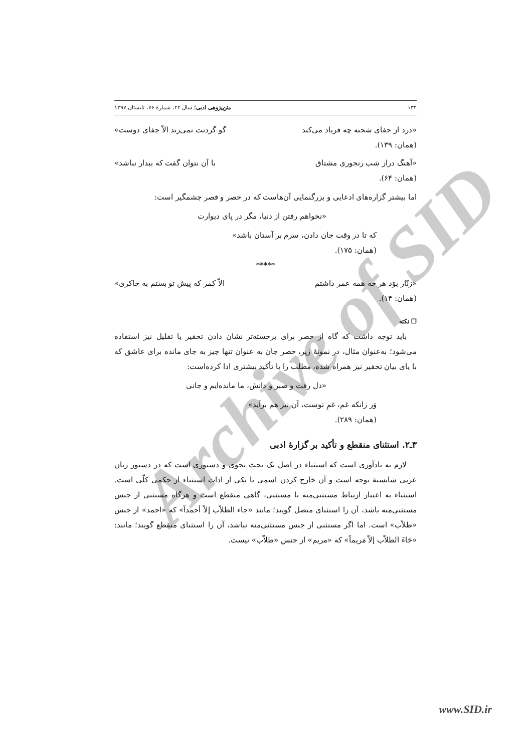Archive of SID
۱۳۴ متن‌پژوهی ادبی؛ سال ۲۲، شمارهٔ ۷۶، تابستان ۱۳۹۷
«دزد از جفای شحنه چه فریاد می‌کند گو گردنت نمی‌زند الاّ جفای دوست»
(همان: ۱۳۹).
«آهنگ دراز شب رنجوری مشتاق با آن نتوان گفت که بیدار نباشد»
(همان: ۶۴).
اما بیشتر گزاره‌های ادعایی و بزرگنمایی آن‌هاست که در حصر و قصر چشمگیر است:
«نخواهم رفتن از دنیا، مگر در پای دیوارت
که تا در وقت جان دادن، سرم بر آستان باشد»
(همان: ۱۷۵).
*****
«زنّار بوَد هر چه همه عمر داشتم الاّ کمر که پیش تو بستم به چاکری»
(همان: ۱۴).
❒ نکته
باید توجه داشت که گاه از حصر برای برجسته‌تر نشان دادن تحقیر یا تقلیل نیز استفاده می‌شود؛ به‌عنوان مثال، در نمونهٔ زیر، حصر جان به عنوان تنها چیز به جای مانده برای عاشق که با یای بیان تحقیر نیز همراه شده، مطلب را با تأکید بیشتری ادا کرده‌است:
«دل رفت و صبر و دانش، ما مانده‌ایم و جانی
وَر زانکه غم، غمِ توست، آن نیز هم برآید»
(همان: ۲۸۹).
۳ـ۲. استثنای منقطع و تأکید بر گزارهٔ ادبی
لازم به یادآوری است که استثناء در اصل یک بحث نحوی و دستوری است که در دستور زبان عربی شایستهٔ توجه است و آن خارج کردن اسمی با یکی از ادات استثناء از حکمی کلّی است. استثناء به اعتبار ارتباط مستثنی‌منه با مستثنی، گاهی منقطع است و هرگاه مستثنی از جنس مستثنی‌منه باشد، آن را استثنای متصل گویند؛ مانند «جاء الطلاّب إلاّ أحمداً» که «احمد» از جنس «طلاّب» است. اما اگر مستثنی از جنس مستثنی‌منه نباشد، آن را استثنای منقطع گویند؛ مانند: «جَاءَ الطلاّب إلاّ مَریماً» که «مریم» از جنس «طلاّب» نیست.
www.SID.ir